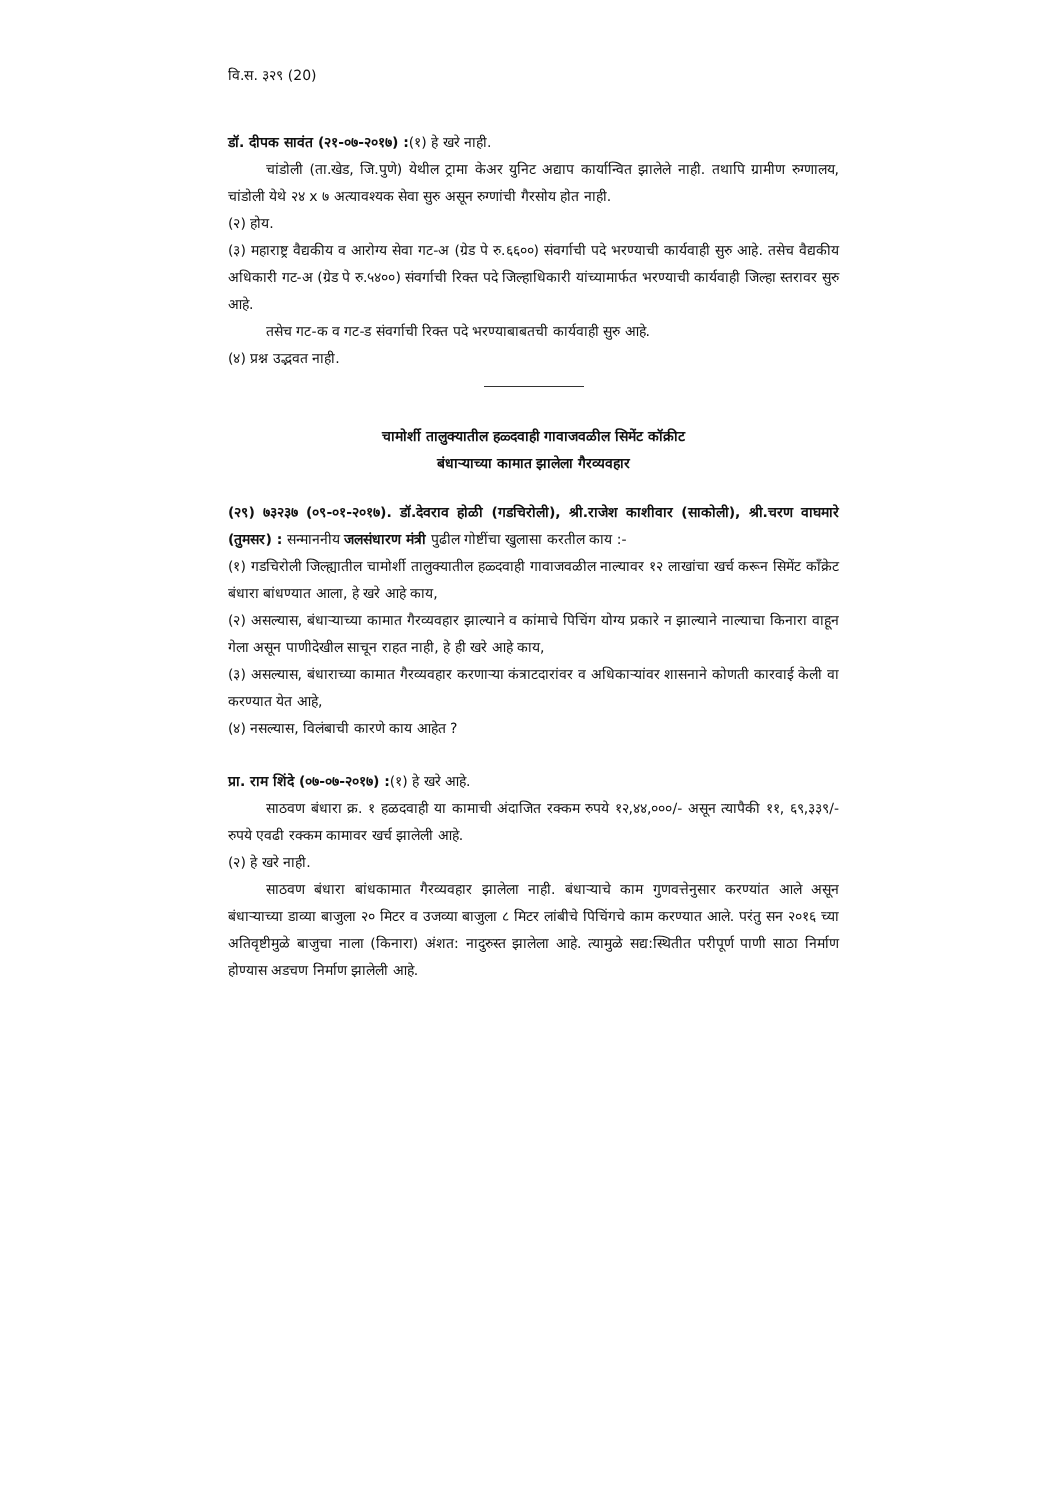वि.स. ३२९ (20)
डॉ. दीपक सावंत (२१-०७-२०१७) :(१) हे खरे नाही.
चांडोली (ता.खेड, जि.पुणे) येथील ट्रामा केअर युनिट अद्याप कार्यान्वित झालेले नाही. तथापि ग्रामीण रुग्णालय, चांडोली येथे २४ x ७ अत्यावश्यक सेवा सुरु असून रुग्णांची गैरसोय होत नाही.
(२) होय.
(३) महाराष्ट्र वैद्यकीय व आरोग्य सेवा गट-अ (ग्रेड पे रु.६६००) संवर्गाची पदे भरण्याची कार्यवाही सुरु आहे. तसेच वैद्यकीय अधिकारी गट-अ (ग्रेड पे रु.५४००) संवर्गाची रिक्त पदे जिल्हाधिकारी यांच्यामार्फत भरण्याची कार्यवाही जिल्हा स्तरावर सुरु आहे.
तसेच गट-क व गट-ड संवर्गाची रिक्त पदे भरण्याबाबतची कार्यवाही सुरु आहे.
(४) प्रश्न उद्भवत नाही.
चामोर्शी तालुक्यातील हळ्दवाही गावाजवळील सिमेंट कॉक्रीट
बंधाऱ्याच्या कामात झालेला गैरव्यवहार
(२९) ७३२३७ (०९-०१-२०१७). डॉ.देवराव होळी (गडचिरोली), श्री.राजेश काशीवार (साकोली), श्री.चरण वाघमारे (तुमसर) : सन्माननीय जलसंधारण मंत्री पुढील गोष्टींचा खुलासा करतील काय :-
(१) गडचिरोली जिल्ह्यातील चामोर्शी तालुक्यातील हळ्दवाही गावाजवळील नाल्यावर १२ लाखांचा खर्च करून सिमेंट काँक्रेट बंधारा बांधण्यात आला, हे खरे आहे काय,
(२) असल्यास, बंधाऱ्याच्या कामात गैरव्यवहार झाल्याने व कांमाचे पिचिंग योग्य प्रकारे न झाल्याने नाल्याचा किनारा वाहून गेला असून पाणीदेखील साचून राहत नाही, हे ही खरे आहे काय,
(३) असल्यास, बंधाराच्या कामात गैरव्यवहार करणाऱ्या कंत्राटदारांवर व अधिकाऱ्यांवर शासनाने कोणती कारवाई केली वा करण्यात येत आहे,
(४) नसल्यास, विलंबाची कारणे काय आहेत ?
प्रा. राम शिंदे (०७-०७-२०१७) :(१) हे खरे आहे.
साठवण बंधारा क्र. १ हळदवाही या कामाची अंदाजित रक्कम रुपये १२,४४,०००/- असून त्यापैकी ११, ६९,३३९/- रुपये एवढी रक्कम कामावर खर्च झालेली आहे.
(२) हे खरे नाही.
साठवण बंधारा बांधकामात गैरव्यवहार झालेला नाही. बंधाऱ्याचे काम गुणवत्तेनुसार करण्यांत आले असून बंधाऱ्याच्या डाव्या बाजुला २० मिटर व उजव्या बाजुला ८ मिटर लांबीचे पिचिंगचे काम करण्यात आले. परंतु सन २०१६ च्या अतिवृष्टीमुळे बाजुचा नाला (किनारा) अंशत: नादुरुस्त झालेला आहे. त्यामुळे सद्य:स्थितीत परीपूर्ण पाणी साठा निर्माण होण्यास अडचण निर्माण झालेली आहे.